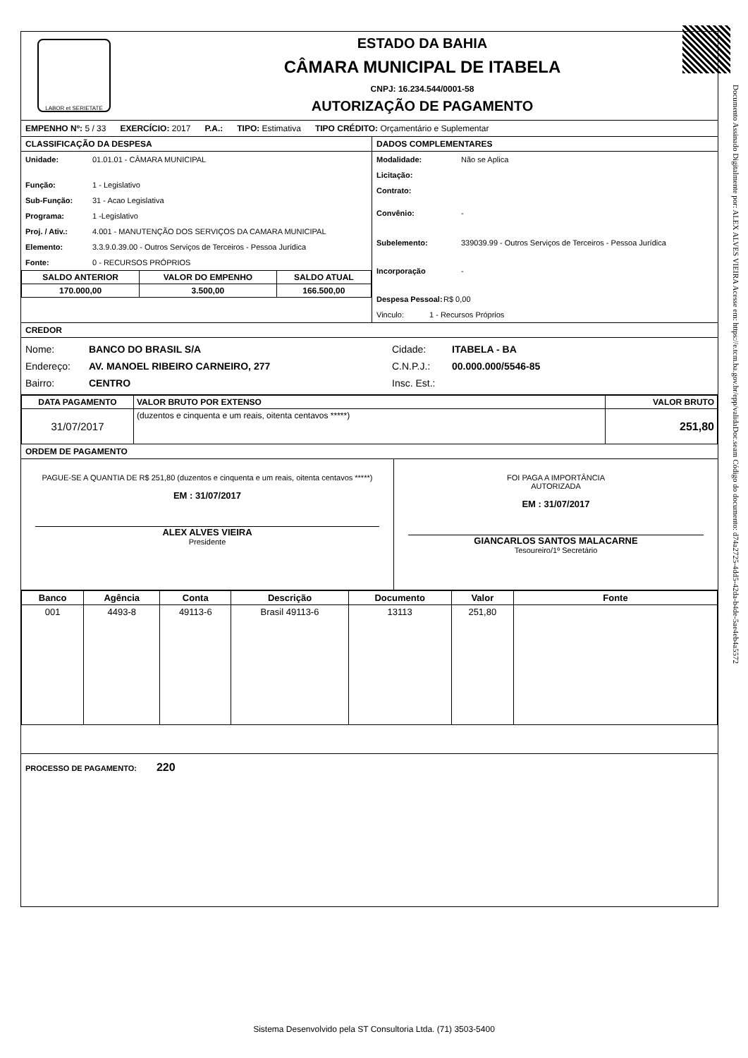Documento Assinado Digitalmente por: ALEX ALVES VIEIRA Acesse em: https://e.tcm.ba.gov.br/epp/validaDoc.seam Código do documento: d74a2725-4dd5-42da-b4de-5ae4eb4a5572
LABOR et SERIETATE
ESTADO DA BAHIA
CÂMARA MUNICIPAL DE ITABELA
CNPJ: 16.234.544/0001-58
AUTORIZAÇÃO DE PAGAMENTO
EMPENHO Nº: 5 / 33 EXERCÍCIO: 2017 P.A.: TIPO: Estimativa TIPO CRÉDITO: Orçamentário e Suplementar
CLASSIFICAÇÃO DA DESPESA
Unidade: 01.01.01 - CÂMARA MUNICIPAL
Função: 1 - Legislativo
Sub-Função: 31 - Acao Legislativa
Programa: 1 -Legislativo
Proj. / Ativ.: 4.001 - MANUTENÇÃO DOS SERVIÇOS DA CAMARA MUNICIPAL
Elemento: 3.3.9.0.39.00 - Outros Serviços de Terceiros - Pessoa Jurídica
Fonte: 0 - RECURSOS PRÓPRIOS
| SALDO ANTERIOR | VALOR DO EMPENHO | SALDO ATUAL |
| --- | --- | --- |
| 170.000,00 | 3.500,00 | 166.500,00 |
DADOS COMPLEMENTARES
Modalidade: Não se Aplica
Licitação:
Contrato:
Convênio: -
Subelemento: 339039.99 - Outros Serviços de Terceiros - Pessoa Jurídica
Incorporação -
Despesa Pessoal: R$ 0,00
Vinculo: 1 - Recursos Próprios
CREDOR
Nome: BANCO DO BRASIL S/A Cidade: ITABELA - BA
Endereço: AV. MANOEL RIBEIRO CARNEIRO, 277 C.N.P.J.: 00.000.000/5546-85
Bairro: CENTRO Insc. Est.:
| DATA PAGAMENTO | VALOR BRUTO POR EXTENSO | VALOR BRUTO |
| --- | --- | --- |
| 31/07/2017 | (duzentos e cinquenta e um reais, oitenta centavos *****) | 251,80 |
ORDEM DE PAGAMENTO
PAGUE-SE A QUANTIA DE R$ 251,80 (duzentos e cinquenta e um reais, oitenta centavos *****)
EM : 31/07/2017
ALEX ALVES VIEIRA
Presidente
FOI PAGA A IMPORTÂNCIA
AUTORIZADA
EM : 31/07/2017
GIANCARLOS SANTOS MALACARNE
Tesoureiro/1º Secretário
| Banco | Agência | Conta | Descrição | Documento | Valor | Fonte |
| --- | --- | --- | --- | --- | --- | --- |
| 001 | 4493-8 | 49113-6 | Brasil 49113-6 | 13113 | 251,80 | |
PROCESSO DE PAGAMENTO: 220
Sistema Desenvolvido pela ST Consultoria Ltda. (71) 3503-5400